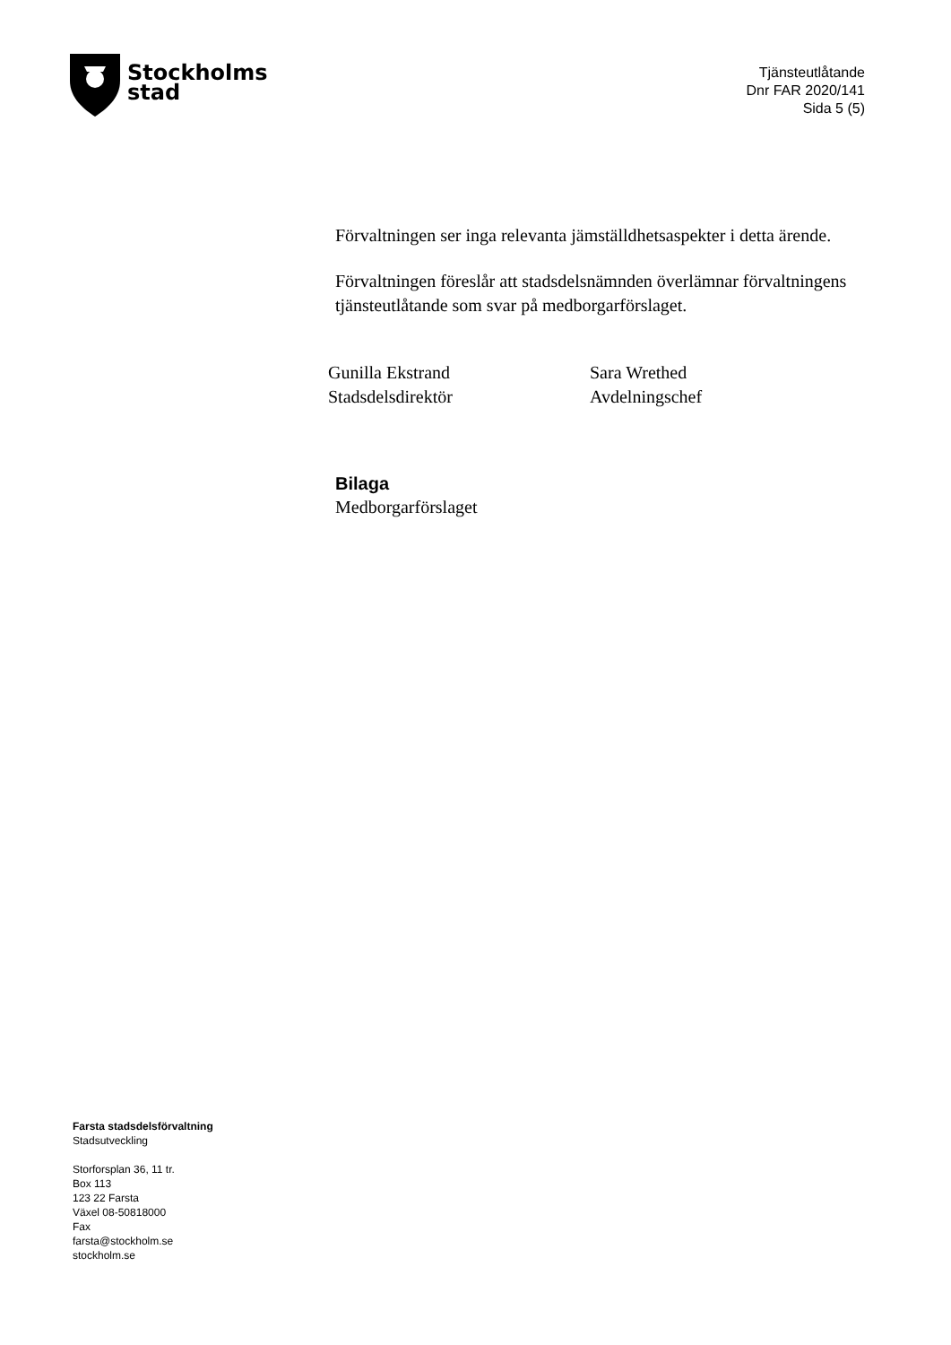Stockholms
stad
Tjänsteutlåtande
Dnr FAR 2020/141
Sida 5 (5)
Förvaltningen ser inga relevanta jämställdhetsaspekter i detta ärende.
Förvaltningen föreslår att stadsdelsnämnden överlämnar förvaltningens tjänsteutlåtande som svar på medborgarförslaget.
Gunilla Ekstrand
Stadsdelsdirektör
Sara Wrethed
Avdelningschef
Bilaga
Medborgarförslaget
Farsta stadsdelsförvaltning
Stadsutveckling
Storforsplan 36, 11 tr.
Box 113
123 22 Farsta
Växel 08-50818000
Fax
farsta@stockholm.se
stockholm.se